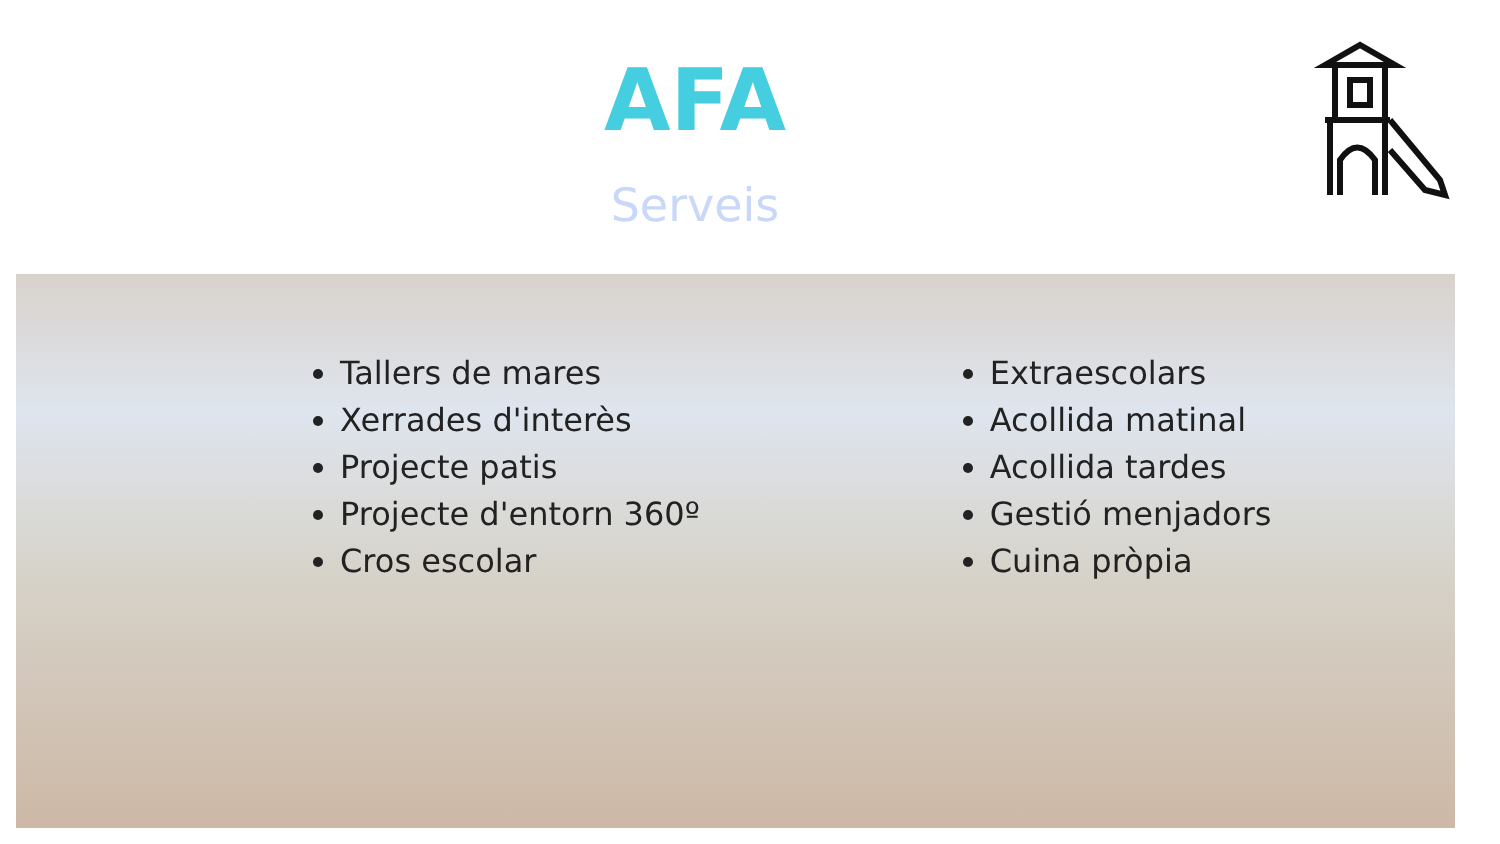AFA
Serveis
Tallers de mares
Xerrades d'interès
Projecte patis
Projecte d'entorn 360º
Cros escolar
Extraescolars
Acollida matinal
Acollida tardes
Gestió menjadors
Cuina pròpia